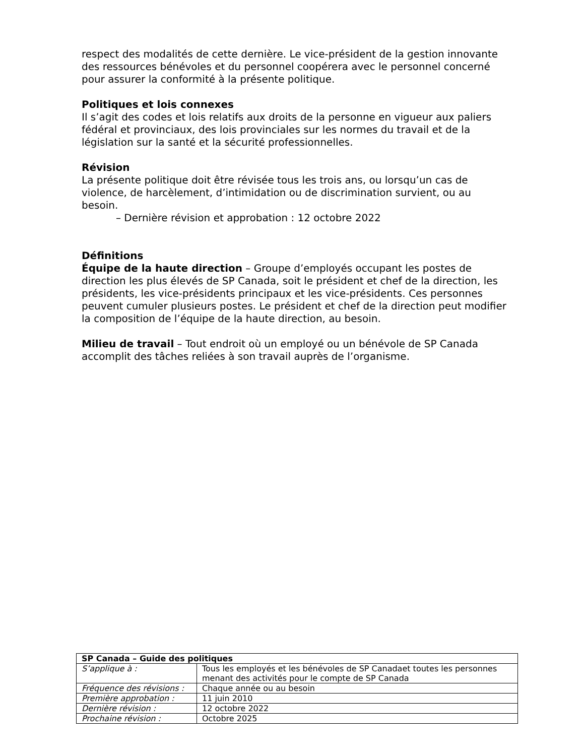respect des modalités de cette dernière. Le vice-président de la gestion innovante des ressources bénévoles et du personnel coopérera avec le personnel concerné pour assurer la conformité à la présente politique.
Politiques et lois connexes
Il s’agit des codes et lois relatifs aux droits de la personne en vigueur aux paliers fédéral et provinciaux, des lois provinciales sur les normes du travail et de la législation sur la santé et la sécurité professionnelles.
Révision
La présente politique doit être révisée tous les trois ans, ou lorsqu’un cas de violence, de harcèlement, d’intimidation ou de discrimination survient, ou au besoin.
– Dernière révision et approbation : 12 octobre 2022
Définitions
Équipe de la haute direction – Groupe d’employés occupant les postes de direction les plus élevés de SP Canada, soit le président et chef de la direction, les présidents, les vice-présidents principaux et les vice-présidents. Ces personnes peuvent cumuler plusieurs postes. Le président et chef de la direction peut modifier la composition de l’équipe de la haute direction, au besoin.
Milieu de travail – Tout endroit où un employé ou un bénévole de SP Canada accomplit des tâches reliées à son travail auprès de l’organisme.
| SP Canada – Guide des politiques | |
| --- | --- |
| S’applique à : | Tous les employés et les bénévoles de SP Canadaet toutes les personnes menant des activités pour le compte de SP Canada |
| Fréquence des révisions : | Chaque année ou au besoin |
| Première approbation : | 11 juin 2010 |
| Dernière révision : | 12 octobre 2022 |
| Prochaine révision : | Octobre 2025 |